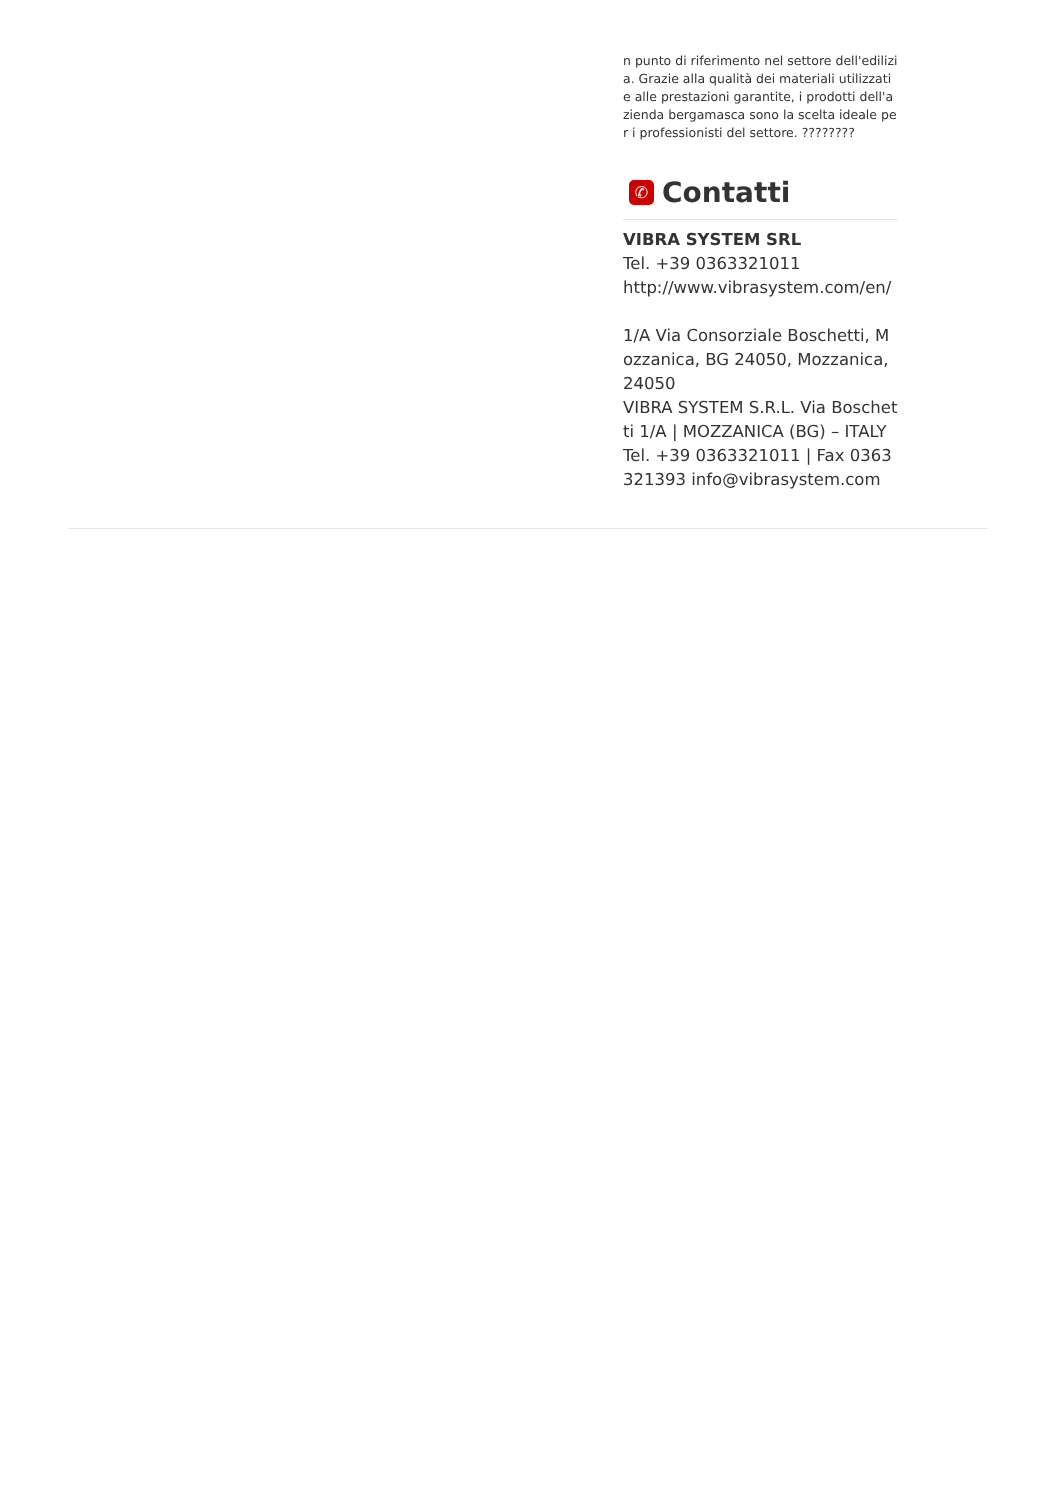n punto di riferimento nel settore dell'edilizia. Grazie alla qualità dei materiali utilizzati e alle prestazioni garantite, i prodotti dell'azienda bergamasca sono la scelta ideale per i professionisti del settore. ????????
✆ Contatti
VIBRA SYSTEM SRL
Tel. +39 0363321011
http://www.vibrasystem.com/en/
1/A Via Consorziale Boschetti, Mozzanica, BG 24050, Mozzanica, 24050
VIBRA SYSTEM S.R.L. Via Boschetti 1/A | MOZZANICA (BG) – ITALY Tel. +39 0363321011 | Fax 0363 321393 info@vibrasystem.com